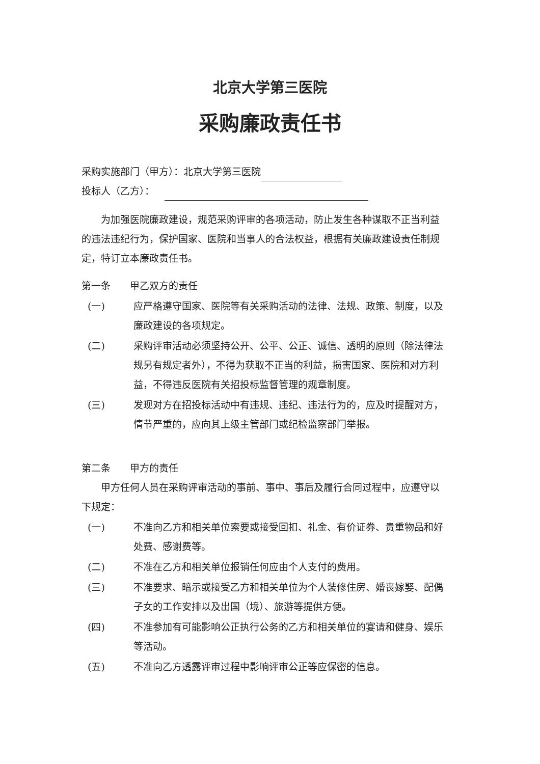北京大学第三医院
采购廉政责任书
采购实施部门（甲方）：北京大学第三医院
投标人（乙方）：
为加强医院廉政建设，规范采购评审的各项活动，防止发生各种谋取不正当利益的违法违纪行为，保护国家、医院和当事人的合法权益，根据有关廉政建设责任制规定，特订立本廉政责任书。
第一条　　甲乙双方的责任
(一) 应严格遵守国家、医院等有关采购活动的法律、法规、政策、制度，以及廉政建设的各项规定。
(二) 采购评审活动必须坚持公开、公平、公正、诚信、透明的原则（除法律法规另有规定者外），不得为获取不正当的利益，损害国家、医院和对方利益，不得违反医院有关招投标监督管理的规章制度。
(三) 发现对方在招投标活动中有违规、违纪、违法行为的，应及时提醒对方，情节严重的，应向其上级主管部门或纪检监察部门举报。
第二条　　甲方的责任
甲方任何人员在采购评审活动的事前、事中、事后及履行合同过程中，应遵守以下规定：
(一) 不准向乙方和相关单位索要或接受回扣、礼金、有价证券、贵重物品和好处费、感谢费等。
(二) 不准在乙方和相关单位报销任何应由个人支付的费用。
(三) 不准要求、暗示或接受乙方和相关单位为个人装修住房、婚丧嫁娶、配偶子女的工作安排以及出国（境）、旅游等提供方便。
(四) 不准参加有可能影响公正执行公务的乙方和相关单位的宴请和健身、娱乐等活动。
(五) 不准向乙方透露评审过程中影响评审公正等应保密的信息。